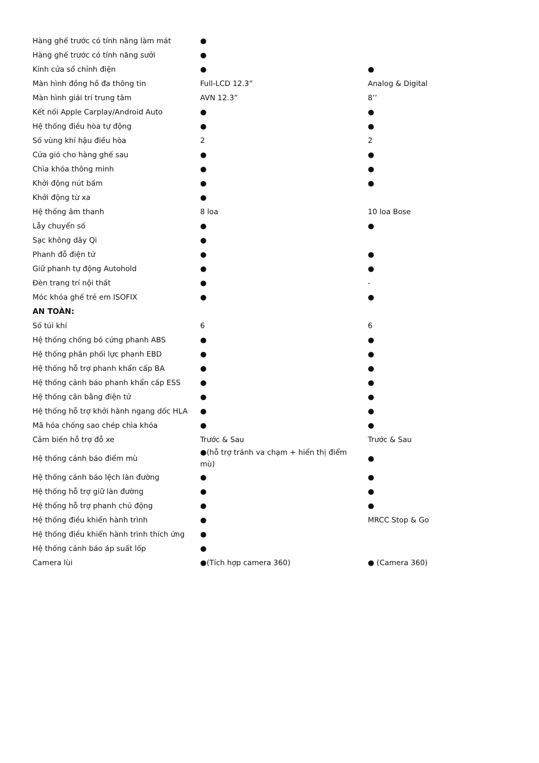| Hàng ghế trước có tính năng làm mát | ● | |
| Hàng ghế trước có tính năng sưởi | ● | |
| Kính cửa sổ chỉnh điện | ● | ● |
| Màn hình đồng hồ đa thông tin | Full-LCD 12.3” | Analog & Digital |
| Màn hình giải trí trung tâm | AVN 12.3” | 8’’ |
| Kết nối Apple Carplay/Android Auto | ● | ● |
| Hệ thống điều hòa tự động | ● | ● |
| Số vùng khí hậu điều hòa | 2 | 2 |
| Cửa gió cho hàng ghế sau | ● | ● |
| Chìa khóa thông minh | ● | ● |
| Khởi động nút bấm | ● | ● |
| Khởi động từ xa | ● | |
| Hệ thống âm thanh | 8 loa | 10 loa Bose |
| Lẫy chuyển số | ● | ● |
| Sạc không dây Qi | ● | |
| Phanh đỗ điện tử | ● | ● |
| Giữ phanh tự động Autohold | ● | ● |
| Đèn trang trí nội thất | ● | - |
| Móc khóa ghế trẻ em ISOFIX | ● | ● |
| AN TOÀN: | | |
| Số túi khí | 6 | 6 |
| Hệ thống chống bó cứng phanh ABS | ● | ● |
| Hệ thống phân phối lực phanh EBD | ● | ● |
| Hệ thống hỗ trợ phanh khẩn cấp BA | ● | ● |
| Hệ thống cảnh báo phanh khẩn cấp ESS | ● | ● |
| Hệ thống cân bằng điện tử | ● | ● |
| Hệ thống hỗ trợ khởi hành ngang dốc HLA | ● | ● |
| Mã hóa chống sao chép chìa khóa | ● | ● |
| Cảm biến hỗ trợ đỗ xe | Trước & Sau | Trước & Sau |
| Hệ thống cảnh báo điểm mù | ●(hỗ trợ tránh va chạm + hiển thị điểm mù) | ● |
| Hệ thống cảnh báo lệch làn đường | ● | ● |
| Hệ thống hỗ trợ giữ làn đường | ● | ● |
| Hệ thống hỗ trợ phanh chủ động | ● | ● |
| Hệ thống điều khiển hành trình | ● | MRCC Stop & Go |
| Hệ thống điều khiển hành trình thích ứng | ● | |
| Hệ thống cảnh báo áp suất lốp | ● | |
| Camera lùi | ●(Tích hợp camera 360) | ● (Camera 360) |